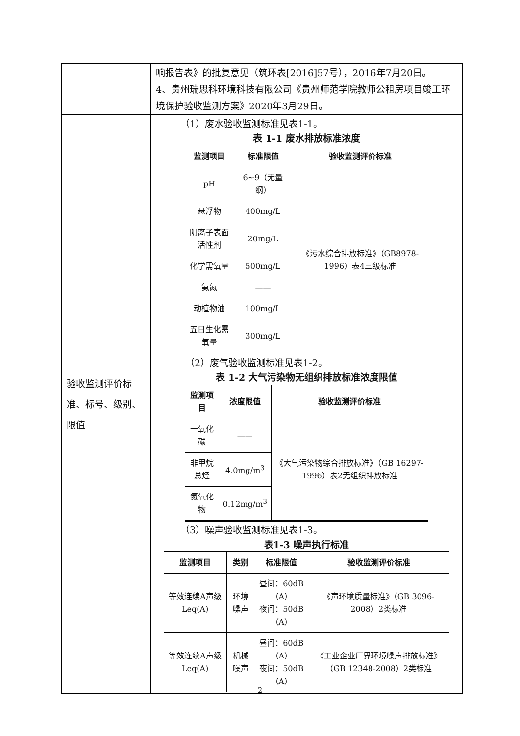| | 响报告表》的批复意见（筑环表[2016]57号），2016年7月20日。 4、贵州瑞思科环境科技有限公司《贵州师范学院教师公租房项目竣工环境保护验收监测方案》2020年3月29日。 |
| 验收监测评价标准、标号、级别、限值 | （1）废水验收监测标准见表1-1。 表 1-1 废水排放标准浓度 / 监测项目 / 标准限值 / 验收监测评价标准 / / --- / --- / --- / / pH / 6~9（无量纲） / 《污水综合排放标准》（GB8978-1996）表4三级标准 / / 悬浮物 / 400mg/L / / / 阴离子表面活性剂 / 20mg/L / / / 化学需氧量 / 500mg/L / / / 氨氮 / —— / / / 动植物油 / 100mg/L / / / 五日生化需氧量 / 300mg/L / / （2）废气验收监测标准见表1-2。 表 1-2 大气污染物无组织排放标准浓度限值 / 监测项目 / 浓度限值 / 验收监测评价标准 / / --- / --- / --- / / 一氧化碳 / —— / 《大气污染物综合排放标准》（GB 16297-1996）表2无组织排放标准 / / 非甲烷总烃 / 4.0mg/m<sup>3</sup> / / / 氮氧化物 / 0.12mg/m<sup>3</sup> / / （3）噪声验收监测标准见表1-3。 表1-3 噪声执行标准 / 监测项目 / 类别 / 标准限值 / 验收监测评价标准 / / --- / --- / --- / --- / / 等效连续A声级Leq(A) / 环境噪声 / 昼间：60dB（A） 夜间：50dB（A） / 《声环境质量标准》（GB 3096-2008）2类标准 / / 等效连续A声级Leq(A) / 机械噪声 / 昼间：60dB（A） 夜间：50dB（A） / 《工业企业厂界环境噪声排放标准》（GB 12348-2008）2类标准 / |
2